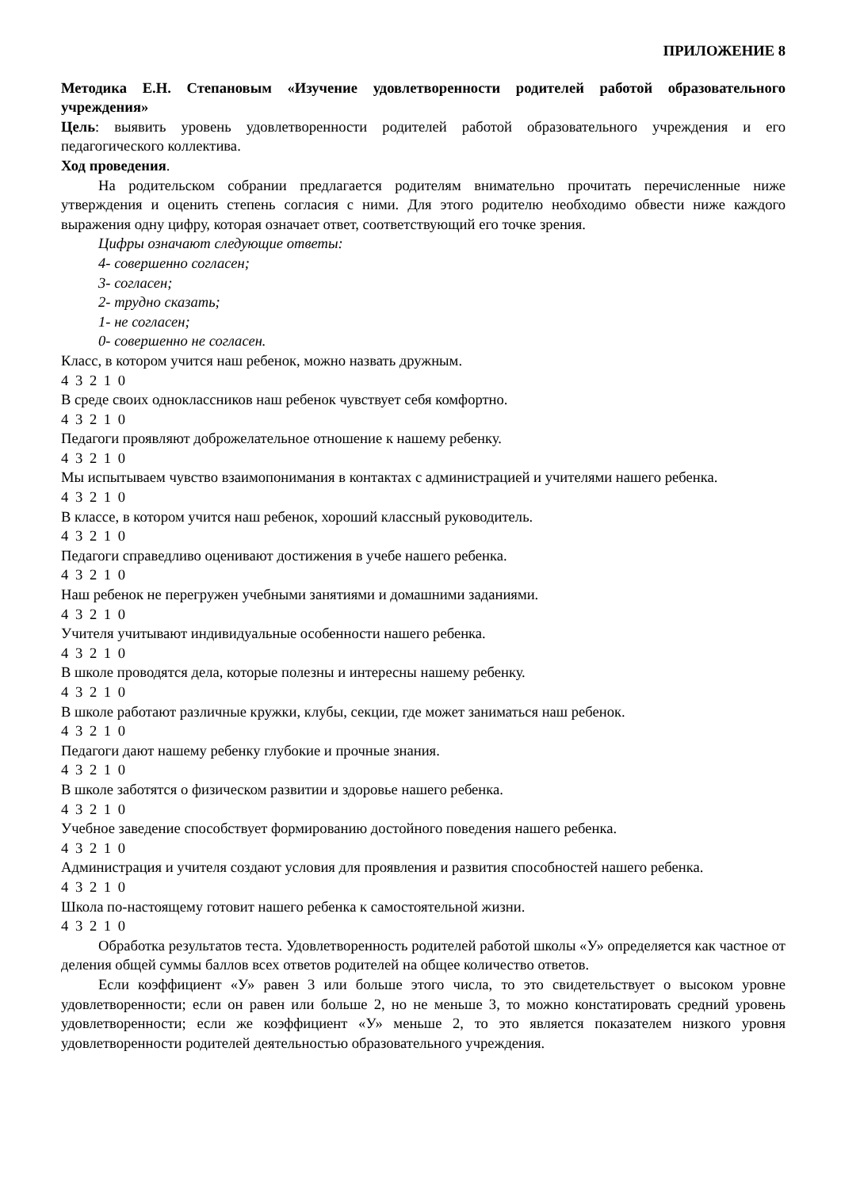ПРИЛОЖЕНИЕ 8
Методика Е.Н. Степановым «Изучение удовлетворенности родителей работой образовательного учреждения»
Цель: выявить уровень удовлетворенности родителей работой образовательного учреждения и его педагогического коллектива.
Ход проведения.
На родительском собрании предлагается родителям внимательно прочитать перечисленные ниже утверждения и оценить степень согласия с ними. Для этого родителю необходимо обвести ниже каждого выражения одну цифру, которая означает ответ, соответствующий его точке зрения.
Цифры означают следующие ответы:
4- совершенно согласен;
3- согласен;
2- трудно сказать;
1- не согласен;
0- совершенно не согласен.
Класс, в котором учится наш ребенок, можно назвать дружным.
4 3 2 1 0
В среде своих одноклассников наш ребенок чувствует себя комфортно.
4 3 2 1 0
Педагоги проявляют доброжелательное отношение к нашему ребенку.
4 3 2 1 0
Мы испытываем чувство взаимопонимания в контактах с администрацией и учителями нашего ребенка.
4 3 2 1 0
В классе, в котором учится наш ребенок, хороший классный руководитель.
4 3 2 1 0
Педагоги справедливо оценивают достижения в учебе нашего ребенка.
4 3 2 1 0
Наш ребенок не перегружен учебными занятиями и домашними заданиями.
4 3 2 1 0
Учителя учитывают индивидуальные особенности нашего ребенка.
4 3 2 1 0
В школе проводятся дела, которые полезны и интересны нашему ребенку.
4 3 2 1 0
В школе работают различные кружки, клубы, секции, где может заниматься наш ребенок.
4 3 2 1 0
Педагоги дают нашему ребенку глубокие и прочные знания.
4 3 2 1 0
В школе заботятся о физическом развитии и здоровье нашего ребенка.
4 3 2 1 0
Учебное заведение способствует формированию достойного поведения нашего ребенка.
4 3 2 1 0
Администрация и учителя создают условия для проявления и развития способностей нашего ребенка.
4 3 2 1 0
Школа по-настоящему готовит нашего ребенка к самостоятельной жизни.
4 3 2 1 0
Обработка результатов теста. Удовлетворенность родителей работой школы «У» определяется как частное от деления общей суммы баллов всех ответов родителей на общее количество ответов.
Если коэффициент «У» равен 3 или больше этого числа, то это свидетельствует о высоком уровне удовлетворенности; если он равен или больше 2, но не меньше 3, то можно констатировать средний уровень удовлетворенности; если же коэффициент «У» меньше 2, то это является показателем низкого уровня удовлетворенности родителей деятельностью образовательного учреждения.